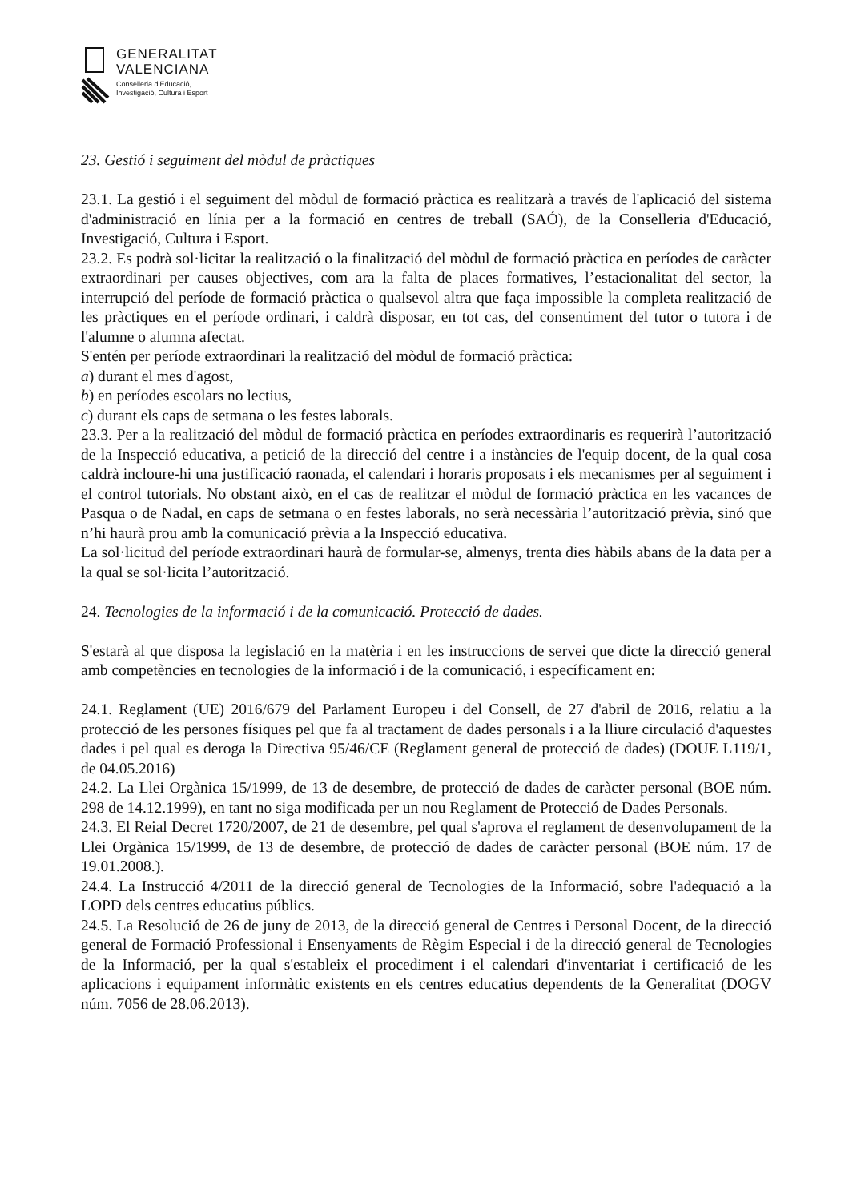GENERALITAT
VALENCIANA
Conselleria d’Educació,
Investigació, Cultura i Esport
23. Gestió i seguiment del mòdul de pràctiques
23.1. La gestió i el seguiment del mòdul de formació pràctica es realitzarà a través de l'aplicació del sistema d'administració en línia per a la formació en centres de treball (SAÓ), de la Conselleria d'Educació, Investigació, Cultura i Esport.
23.2. Es podrà sol·licitar la realització o la finalització del mòdul de formació pràctica en períodes de caràcter extraordinari per causes objectives, com ara la falta de places formatives, l’estacionalitat del sector, la interrupció del període de formació pràctica o qualsevol altra que faça impossible la completa realització de les pràctiques en el període ordinari, i caldrà disposar, en tot cas, del consentiment del tutor o tutora i de l'alumne o alumna afectat.
S'entén per període extraordinari la realització del mòdul de formació pràctica:
a) durant el mes d'agost,
b) en períodes escolars no lectius,
c) durant els caps de setmana o les festes laborals.
23.3. Per a la realització del mòdul de formació pràctica en períodes extraordinaris es requerirà l’autorització de la Inspecció educativa, a petició de la direcció del centre i a instàncies de l'equip docent, de la qual cosa caldrà incloure-hi una justificació raonada, el calendari i horaris proposats i els mecanismes per al seguiment i el control tutorials. No obstant això, en el cas de realitzar el mòdul de formació pràctica en les vacances de Pasqua o de Nadal, en caps de setmana o en festes laborals, no serà necessària l’autorització prèvia, sinó que n’hi haurà prou amb la comunicació prèvia a la Inspecció educativa.
La sol·licitud del període extraordinari haurà de formular-se, almenys, trenta dies hàbils abans de la data per a la qual se sol·licita l’autorització.
24. Tecnologies de la informació i de la comunicació. Protecció de dades.
S'estarà al que disposa la legislació en la matèria i en les instruccions de servei que dicte la direcció general amb competències en tecnologies de la informació i de la comunicació, i específicament en:
24.1. Reglament (UE) 2016/679 del Parlament Europeu i del Consell, de 27 d'abril de 2016, relatiu a la protecció de les persones físiques pel que fa al tractament de dades personals i a la lliure circulació d'aquestes dades i pel qual es deroga la Directiva 95/46/CE (Reglament general de protecció de dades) (DOUE L119/1, de 04.05.2016)
24.2. La Llei Orgànica 15/1999, de 13 de desembre, de protecció de dades de caràcter personal (BOE núm. 298 de 14.12.1999), en tant no siga modificada per un nou Reglament de Protecció de Dades Personals.
24.3. El Reial Decret 1720/2007, de 21 de desembre, pel qual s'aprova el reglament de desenvolupament de la Llei Orgànica 15/1999, de 13 de desembre, de protecció de dades de caràcter personal (BOE núm. 17 de 19.01.2008.).
24.4. La Instrucció 4/2011 de la direcció general de Tecnologies de la Informació, sobre l'adequació a la LOPD dels centres educatius públics.
24.5. La Resolució de 26 de juny de 2013, de la direcció general de Centres i Personal Docent, de la direcció general de Formació Professional i Ensenyaments de Règim Especial i de la direcció general de Tecnologies de la Informació, per la qual s'estableix el procediment i el calendari d'inventariat i certificació de les aplicacions i equipament informàtic existents en els centres educatius dependents de la Generalitat (DOGV núm. 7056 de 28.06.2013).